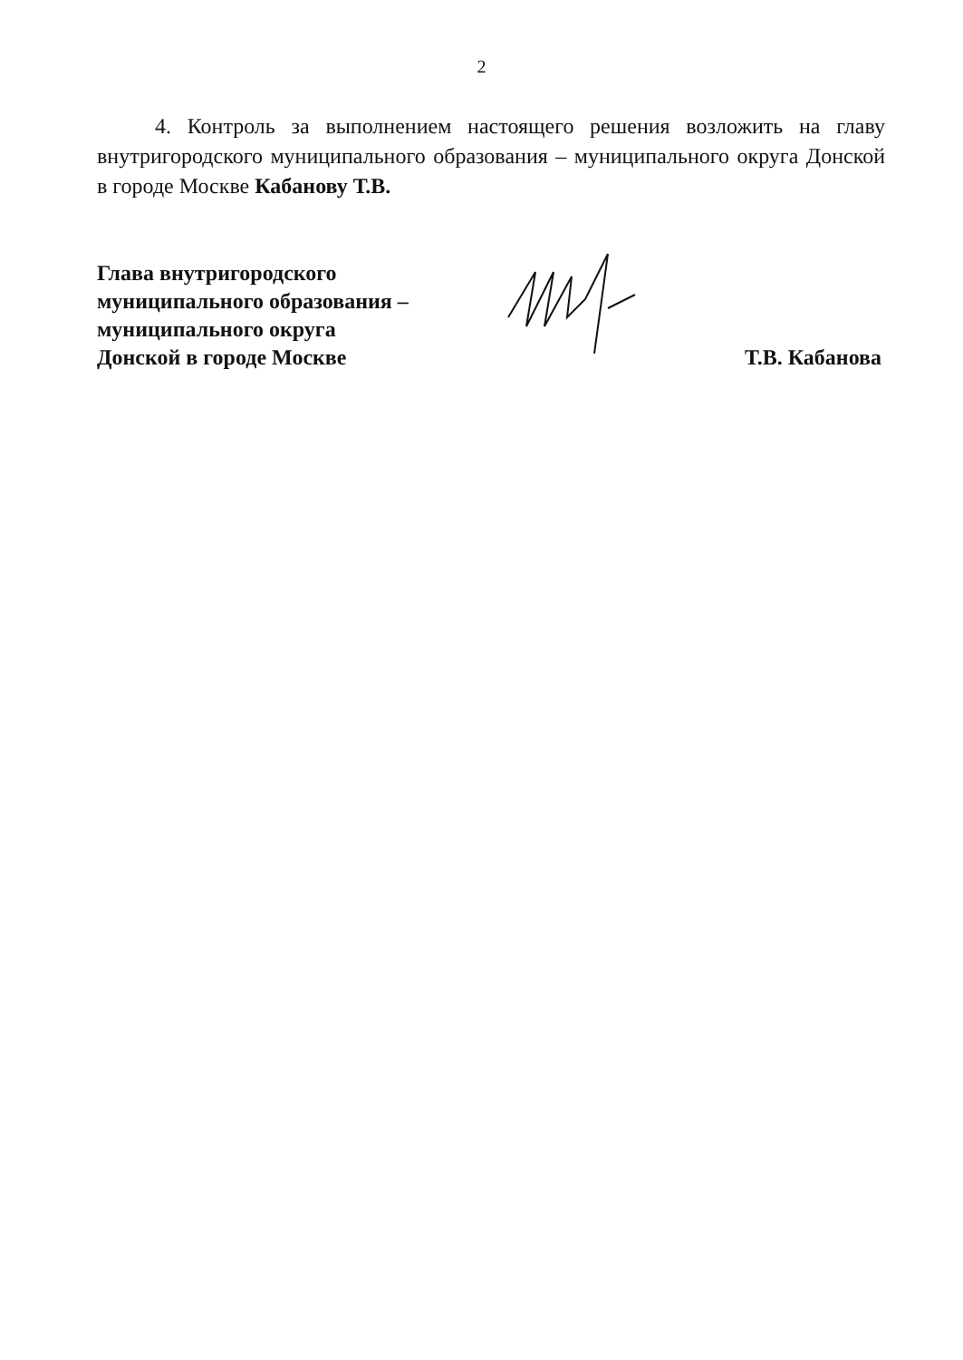2
4. Контроль за выполнением настоящего решения возложить на главу внутригородского муниципального образования – муниципального округа Донской в городе Москве Кабанову Т.В.
Глава внутригородского
муниципального образования –
муниципального округа
Донской в городе Москве
Т.В. Кабанова